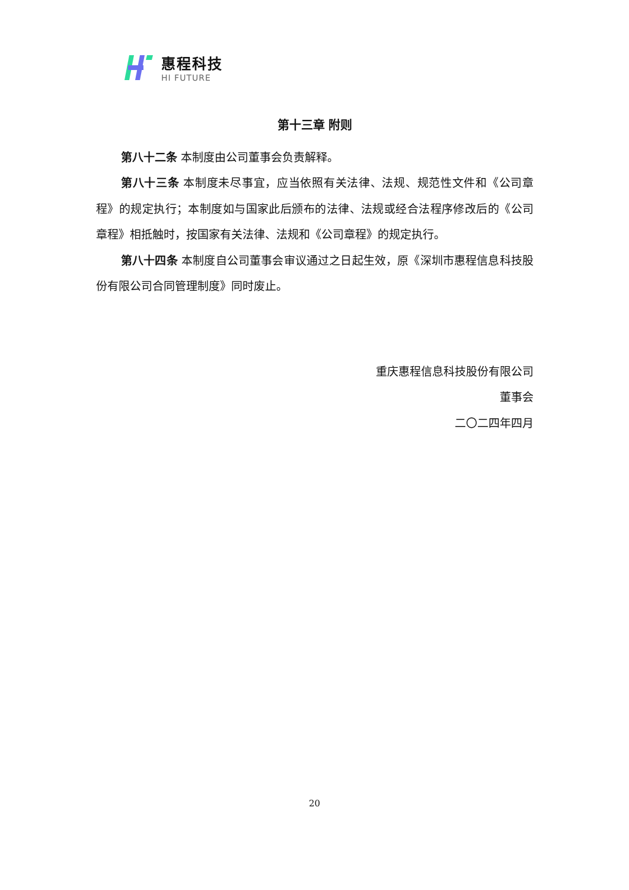惠程科技
HI FUTURE
第十三章 附则
第八十二条 本制度由公司董事会负责解释。
第八十三条 本制度未尽事宜，应当依照有关法律、法规、规范性文件和《公司章程》的规定执行；本制度如与国家此后颁布的法律、法规或经合法程序修改后的《公司章程》相抵触时，按国家有关法律、法规和《公司章程》的规定执行。
第八十四条 本制度自公司董事会审议通过之日起生效，原《深圳市惠程信息科技股份有限公司合同管理制度》同时废止。
重庆惠程信息科技股份有限公司
董事会
二〇二四年四月
20